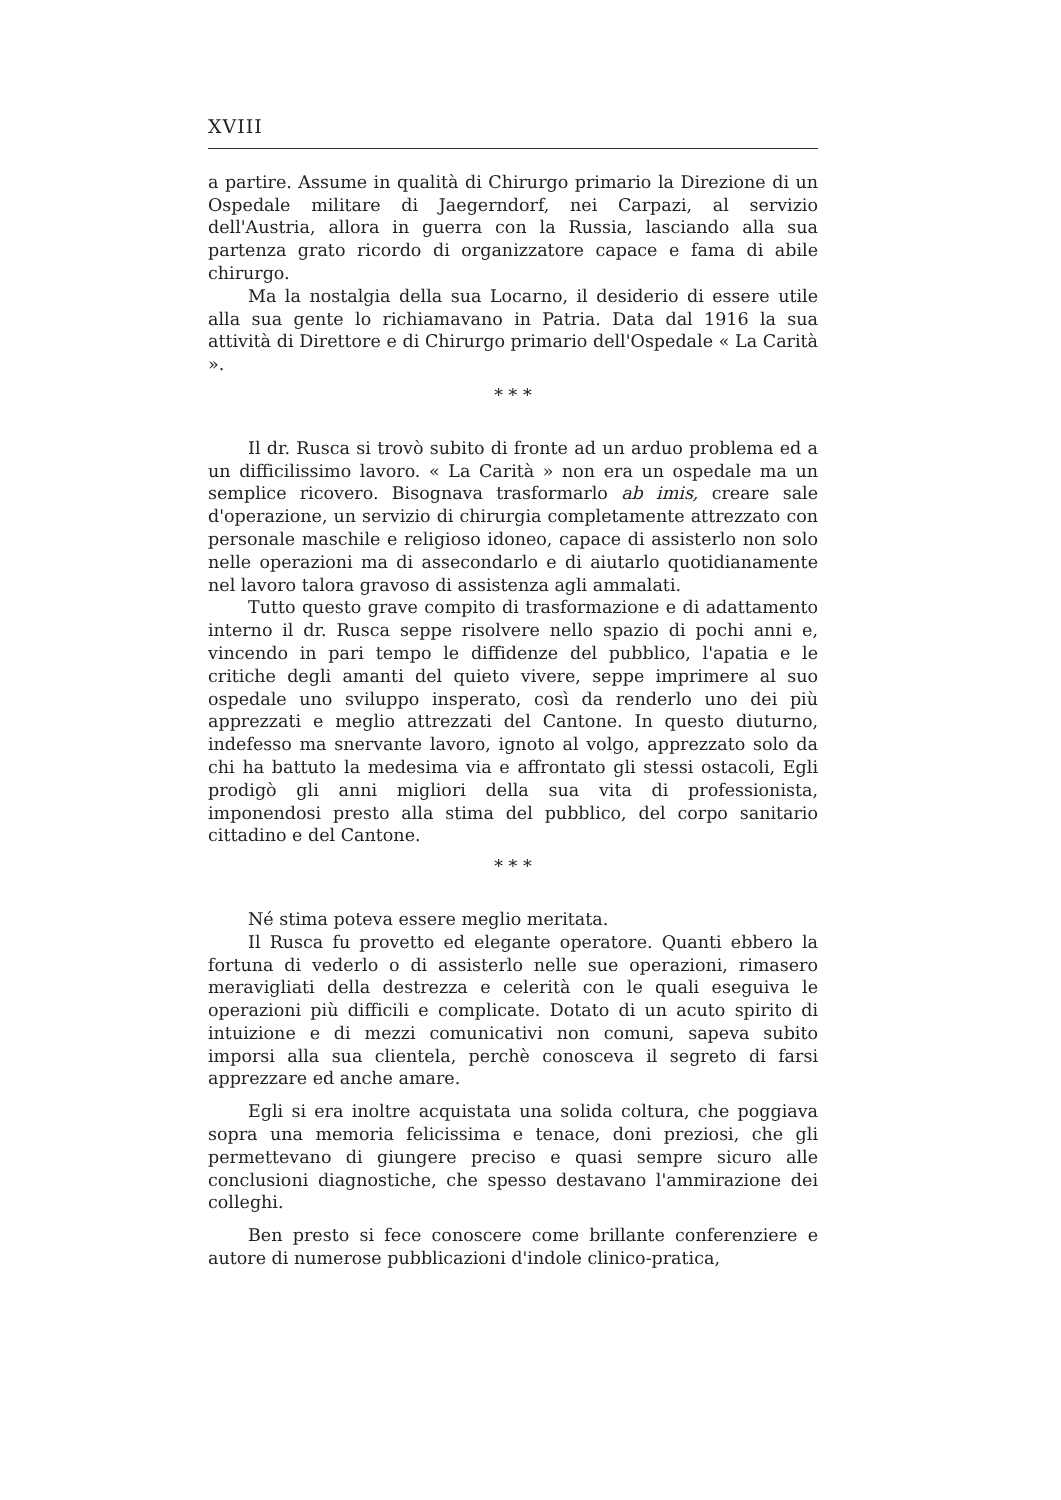XVIII
a partire. Assume in qualità di Chirurgo primario la Direzione di un Ospedale militare di Jaegerndorf, nei Carpazi, al servizio dell'Austria, allora in guerra con la Russia, lasciando alla sua partenza grato ricordo di organizzatore capace e fama di abile chirurgo.
Ma la nostalgia della sua Locarno, il desiderio di essere utile alla sua gente lo richiamavano in Patria. Data dal 1916 la sua attività di Direttore e di Chirurgo primario dell'Ospedale « La Carità ».
* * *
Il dr. Rusca si trovò subito di fronte ad un arduo problema ed a un difficilissimo lavoro. « La Carità » non era un ospedale ma un semplice ricovero. Bisognava trasformarlo ab imis, creare sale d'operazione, un servizio di chirurgia completamente attrezzato con personale maschile e religioso idoneo, capace di assisterlo non solo nelle operazioni ma di assecondarlo e di aiutarlo quotidianamente nel lavoro talora gravoso di assistenza agli ammalati.
Tutto questo grave compito di trasformazione e di adattamento interno il dr. Rusca seppe risolvere nello spazio di pochi anni e, vincendo in pari tempo le diffidenze del pubblico, l'apatia e le critiche degli amanti del quieto vivere, seppe imprimere al suo ospedale uno sviluppo insperato, così da renderlo uno dei più apprezzati e meglio attrezzati del Cantone. In questo diuturno, indefesso ma snervante lavoro, ignoto al volgo, apprezzato solo da chi ha battuto la medesima via e affrontato gli stessi ostacoli, Egli prodigò gli anni migliori della sua vita di professionista, imponendosi presto alla stima del pubblico, del corpo sanitario cittadino e del Cantone.
* * *
Né stima poteva essere meglio meritata.
Il Rusca fu provetto ed elegante operatore. Quanti ebbero la fortuna di vederlo o di assisterlo nelle sue operazioni, rimasero meravigliati della destrezza e celerità con le quali eseguiva le operazioni più difficili e complicate. Dotato di un acuto spirito di intuizione e di mezzi comunicativi non comuni, sapeva subito imporsi alla sua clientela, perchè conosceva il segreto di farsi apprezzare ed anche amare.
Egli si era inoltre acquistata una solida coltura, che poggiava sopra una memoria felicissima e tenace, doni preziosi, che gli permettevano di giungere preciso e quasi sempre sicuro alle conclusioni diagnostiche, che spesso destavano l'ammirazione dei colleghi.
Ben presto si fece conoscere come brillante conferenziere e autore di numerose pubblicazioni d'indole clinico-pratica,